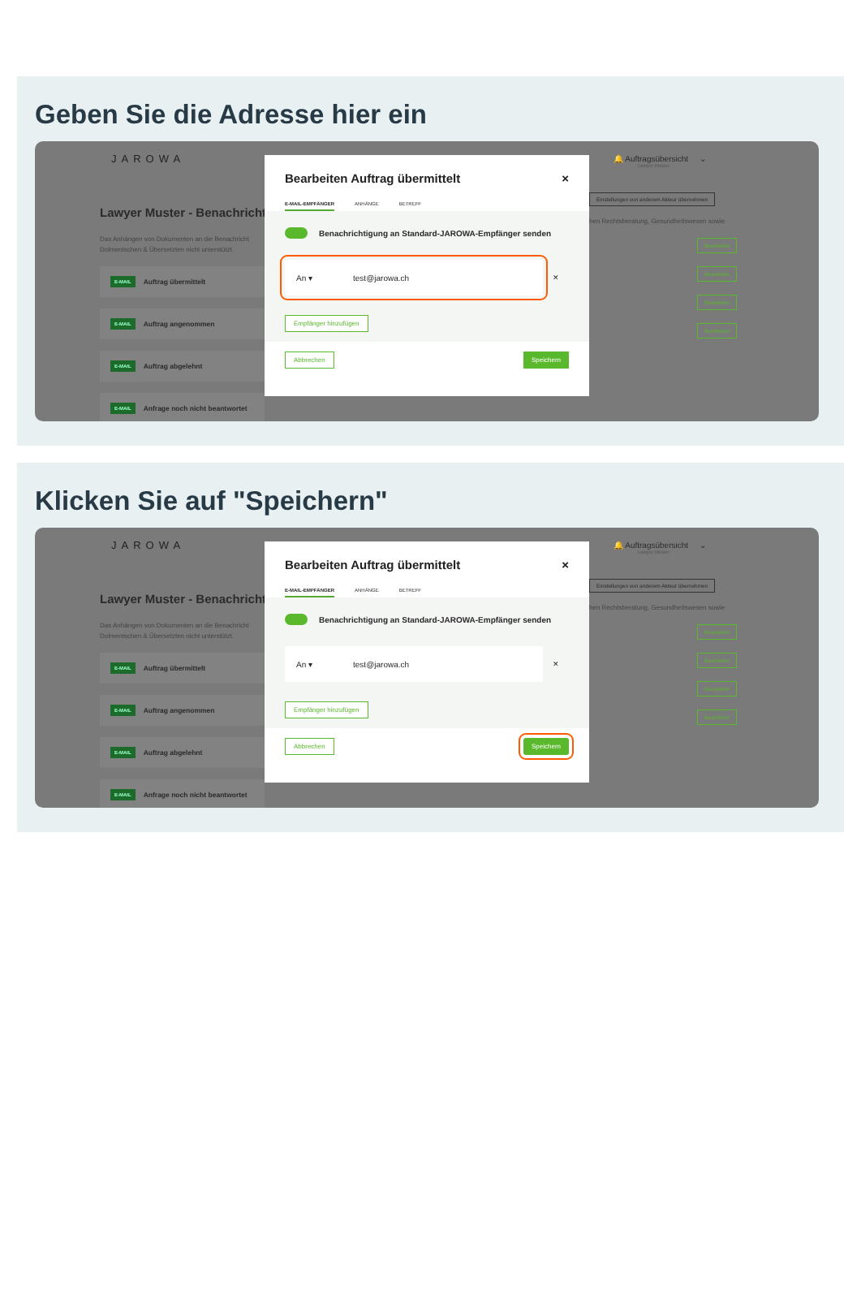Geben Sie die Adresse hier ein
JAROWA
Lawyer Muster - Benachricht
Das Anhängen von Dokumenten an die Benachricht
Dolmentschen & Übersetzten nicht unterstützt.
E-MAIL Auftrag übermittelt
E-MAIL Auftrag angenommen
E-MAIL Auftrag abgelehnt
E-MAIL Anfrage noch nicht beantwortet
Bearbeiten Auftrag übermittelt ×
E-MAIL-EMPFÄNGER ANHÄNGE BETREFF
Benachrichtigung an Standard-JAROWA-Empfänger senden
An ▾ test@jarowa.ch
✕
Empfänger hinzufügen
Abbrechen Speichern
🔔 Auftragsübersicht ⌄
Lawyer Muster
Einstellungen von anderem Akteur übernehmen
hen Rechtsberatung, Gesundheitswesen sowie
Bearbeiten
Bearbeiten
Bearbeiten
Bearbeiten
Klicken Sie auf "Speichern"
JAROWA
Lawyer Muster - Benachricht
Das Anhängen von Dokumenten an die Benachricht
Dolmentschen & Übersetzten nicht unterstützt.
E-MAIL Auftrag übermittelt
E-MAIL Auftrag angenommen
E-MAIL Auftrag abgelehnt
E-MAIL Anfrage noch nicht beantwortet
Bearbeiten Auftrag übermittelt ×
E-MAIL-EMPFÄNGER ANHÄNGE BETREFF
Benachrichtigung an Standard-JAROWA-Empfänger senden
An ▾ test@jarowa.ch
✕
Empfänger hinzufügen
Abbrechen Speichern
🔔 Auftragsübersicht ⌄
Lawyer Muster
Einstellungen von anderem Akteur übernehmen
hen Rechtsberatung, Gesundheitswesen sowie
Bearbeiten
Bearbeiten
Bearbeiten
Bearbeiten